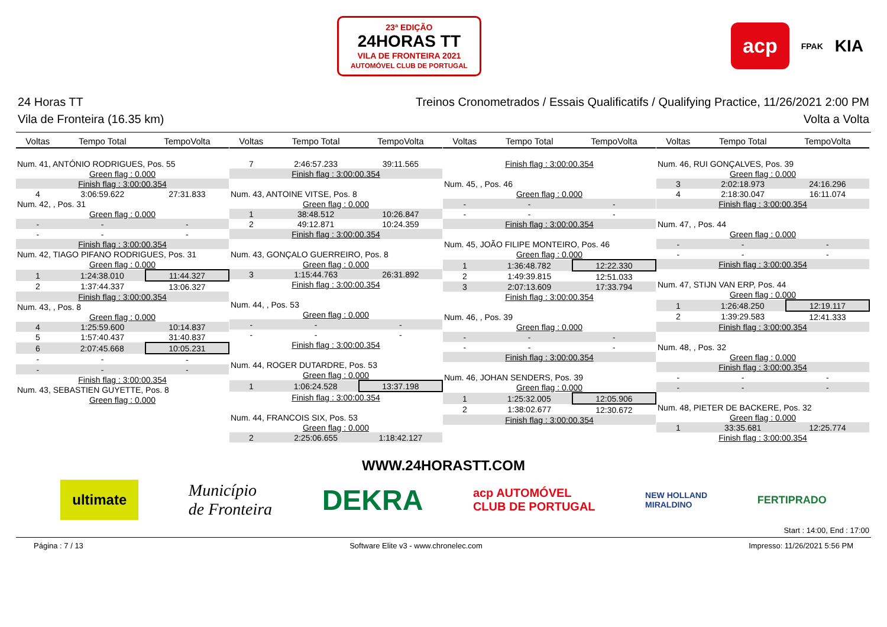23ª EDIÇÃO
24HORAS TT
VILA DE FRONTEIRA 2021
AUTOMÓVEL CLUB DE PORTUGAL
acp
FPAK KIA
24 Horas TT Treinos Cronometrados / Essais Qualificatifs / Qualifying Practice, 11/26/2021 2:00 PM
Vila de Fronteira (16.35 km) Volta a Volta
| Voltas | Tempo Total | TempoVolta |
| --- | --- | --- |
| Num. 41, ANTÓNIO RODRIGUES, Pos. 55 | | |
| Green flag : 0.000 | | |
| Finish flag : 3:00:00.354 | | |
| 4 | 3:06:59.622 | 27:31.833 |
| Num. 42, , Pos. 31 | | |
| Green flag : 0.000 | | |
| - | - | - |
| - | - | - |
| Finish flag : 3:00:00.354 | | |
| Num. 42, TIAGO PIFANO RODRIGUES, Pos. 31 | | |
| Green flag : 0.000 | | |
| 1 | 1:24:38.010 | 11:44.327 |
| 2 | 1:37:44.337 | 13:06.327 |
| Finish flag : 3:00:00.354 | | |
| Num. 43, , Pos. 8 | | |
| Green flag : 0.000 | | |
| 4 | 1:25:59.600 | 10:14.837 |
| 5 | 1:57:40.437 | 31:40.837 |
| 6 | 2:07:45.668 | 10:05.231 |
| - | - | - |
| - | - | - |
| Finish flag : 3:00:00.354 | | |
| Num. 43, SEBASTIEN GUYETTE, Pos. 8 | | |
| Green flag : 0.000 | | |
| Voltas | Tempo Total | TempoVolta |
| --- | --- | --- |
| 7 | 2:46:57.233 | 39:11.565 |
| Finish flag : 3:00:00.354 | | |
| Num. 43, ANTOINE VITSE, Pos. 8 | | |
| Green flag : 0.000 | | |
| 1 | 38:48.512 | 10:26.847 |
| 2 | 49:12.871 | 10:24.359 |
| Finish flag : 3:00:00.354 | | |
| Num. 43, GONÇALO GUERREIRO, Pos. 8 | | |
| Green flag : 0.000 | | |
| 3 | 1:15:44.763 | 26:31.892 |
| Finish flag : 3:00:00.354 | | |
| Num. 44, , Pos. 53 | | |
| Green flag : 0.000 | | |
| - | - | - |
| - | - | - |
| Finish flag : 3:00:00.354 | | |
| Num. 44, ROGER DUTARDRE, Pos. 53 | | |
| Green flag : 0.000 | | |
| 1 | 1:06:24.528 | 13:37.198 |
| Finish flag : 3:00:00.354 | | |
| Num. 44, FRANCOIS SIX, Pos. 53 | | |
| Green flag : 0.000 | | |
| 2 | 2:25:06.655 | 1:18:42.127 |
| Voltas | Tempo Total | TempoVolta |
| --- | --- | --- |
| Finish flag : 3:00:00.354 | | |
| Num. 45, , Pos. 46 | | |
| Green flag : 0.000 | | |
| - | - | - |
| - | - | - |
| Finish flag : 3:00:00.354 | | |
| Num. 45, JOÃO FILIPE MONTEIRO, Pos. 46 | | |
| Green flag : 0.000 | | |
| 1 | 1:36:48.782 | 12:22.330 |
| 2 | 1:49:39.815 | 12:51.033 |
| 3 | 2:07:13.609 | 17:33.794 |
| Finish flag : 3:00:00.354 | | |
| Num. 46, , Pos. 39 | | |
| Green flag : 0.000 | | |
| - | - | - |
| - | - | - |
| Finish flag : 3:00:00.354 | | |
| Num. 46, JOHAN SENDERS, Pos. 39 | | |
| Green flag : 0.000 | | |
| 1 | 1:25:32.005 | 12:05.906 |
| 2 | 1:38:02.677 | 12:30.672 |
| Finish flag : 3:00:00.354 | | |
| Voltas | Tempo Total | TempoVolta |
| --- | --- | --- |
| Num. 46, RUI GONÇALVES, Pos. 39 | | |
| Green flag : 0.000 | | |
| 3 | 2:02:18.973 | 24:16.296 |
| 4 | 2:18:30.047 | 16:11.074 |
| Finish flag : 3:00:00.354 | | |
| Num. 47, , Pos. 44 | | |
| Green flag : 0.000 | | |
| - | - | - |
| - | - | - |
| Finish flag : 3:00:00.354 | | |
| Num. 47, STIJN VAN ERP, Pos. 44 | | |
| Green flag : 0.000 | | |
| 1 | 1:26:48.250 | 12:19.117 |
| 2 | 1:39:29.583 | 12:41.333 |
| Finish flag : 3:00:00.354 | | |
| Num. 48, , Pos. 32 | | |
| Green flag : 0.000 | | |
| Finish flag : 3:00:00.354 | | |
| - | - | - |
| - | - | - |
| Num. 48, PIETER DE BACKERE, Pos. 32 | | |
| Green flag : 0.000 | | |
| 1 | 33:35.681 | 12:25.774 |
| Finish flag : 3:00:00.354 | | |
WWW.24HORASTT.COM
ultimate Município
de Fronteira DEKRA acp AUTOMÓVEL
CLUB DE PORTUGAL NEW HOLLAND
MIRALDINO FERTIPRADO
Start : 14:00, End : 17:00
Página : 7 / 13 Software Elite v3 - www.chronelec.com Impresso: 11/26/2021 5:56 PM